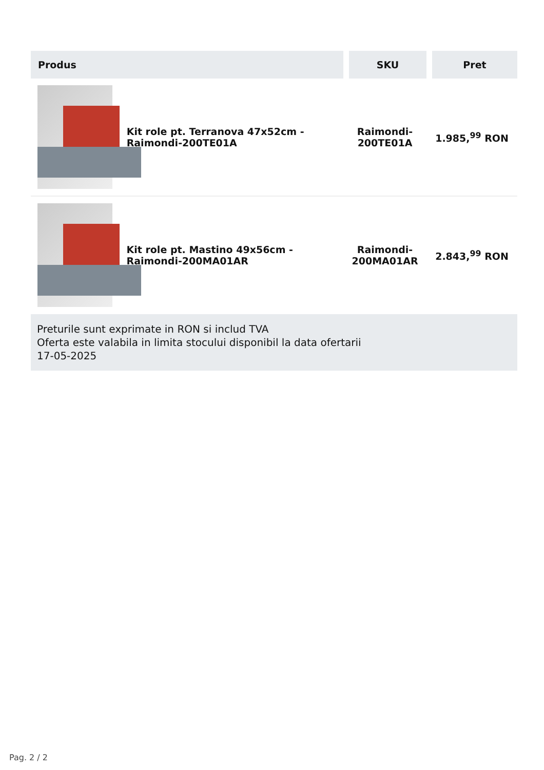| Produs | SKU | Pret |
| --- | --- | --- |
| Kit role pt. Terranova 47x52cm - Raimondi-200TE01A | Raimondi-200TE01A | 1.985,<sup>99</sup> RON |
| Kit role pt. Mastino 49x56cm - Raimondi-200MA01AR | Raimondi-200MA01AR | 2.843,<sup>99</sup> RON |
Preturile sunt exprimate in RON si includ TVA
Oferta este valabila in limita stocului disponibil la data ofertarii
17-05-2025
Pag. 2 / 2